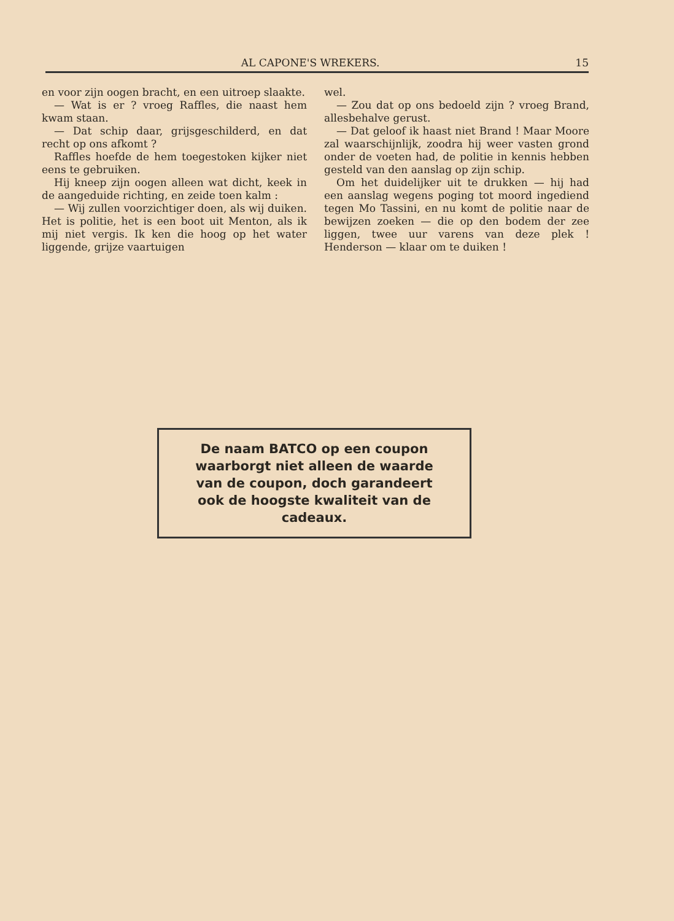AL CAPONE'S WREKERS. 15
en voor zijn oogen bracht, en een uitroep slaakte.
— Wat is er ? vroeg Raffles, die naast hem kwam staan.
— Dat schip daar, grijsgeschilderd, en dat recht op ons afkomt ?
Raffles hoefde de hem toegestoken kijker niet eens te gebruiken.
Hij kneep zijn oogen alleen wat dicht, keek in de aangeduide richting, en zeide toen kalm :
— Wij zullen voorzichtiger doen, als wij duiken. Het is politie, het is een boot uit Menton, als ik mij niet vergis. Ik ken die hoog op het water liggende, grijze vaartuigen
wel.
— Zou dat op ons bedoeld zijn ? vroeg Brand, allesbehalve gerust.
— Dat geloof ik haast niet Brand ! Maar Moore zal waarschijnlijk, zoodra hij weer vasten grond onder de voeten had, de politie in kennis hebben gesteld van den aanslag op zijn schip.
Om het duidelijker uit te drukken — hij had een aanslag wegens poging tot moord ingediend tegen Mo Tassini, en nu komt de politie naar de bewijzen zoeken — die op den bodem der zee liggen, twee uur varens van deze plek ! Henderson — klaar om te duiken !
De naam BATCO op een coupon waarborgt niet alleen de waarde van de coupon, doch garandeert ook de hoogste kwaliteit van de cadeaux.